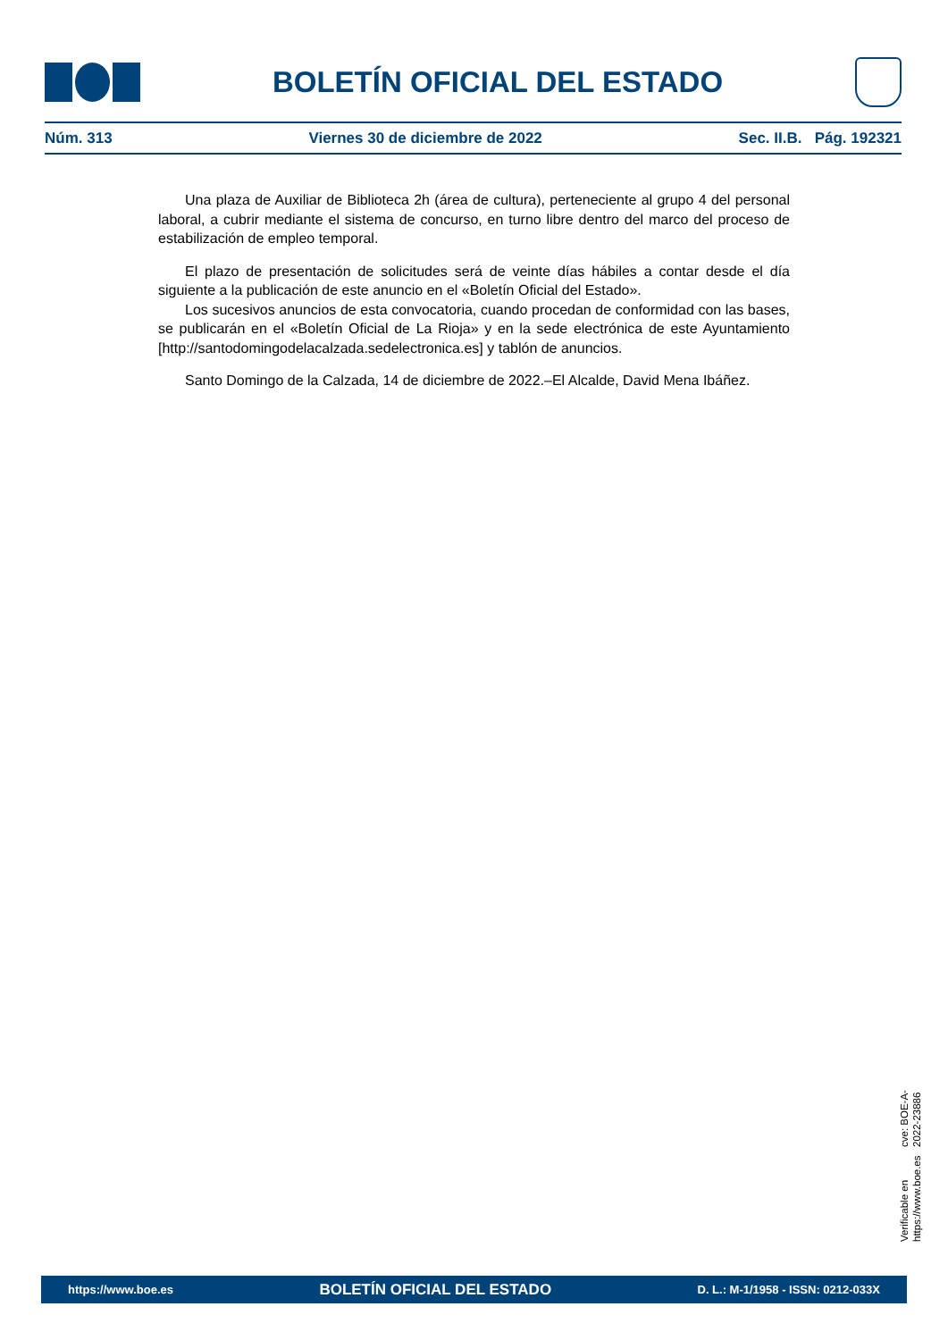BOLETÍN OFICIAL DEL ESTADO
Núm. 313 Viernes 30 de diciembre de 2022 Sec. II.B. Pág. 192321
Una plaza de Auxiliar de Biblioteca 2h (área de cultura), perteneciente al grupo 4 del personal laboral, a cubrir mediante el sistema de concurso, en turno libre dentro del marco del proceso de estabilización de empleo temporal.
El plazo de presentación de solicitudes será de veinte días hábiles a contar desde el día siguiente a la publicación de este anuncio en el «Boletín Oficial del Estado».
Los sucesivos anuncios de esta convocatoria, cuando procedan de conformidad con las bases, se publicarán en el «Boletín Oficial de La Rioja» y en la sede electrónica de este Ayuntamiento [http://santodomingodelacalzada.sedelectronica.es] y tablón de anuncios.
Santo Domingo de la Calzada, 14 de diciembre de 2022.–El Alcalde, David Mena Ibáñez.
Verificable en https://www.boe.es
cve: BOE-A-2022-23886
https://www.boe.es BOLETÍN OFICIAL DEL ESTADO D. L.: M-1/1958 - ISSN: 0212-033X